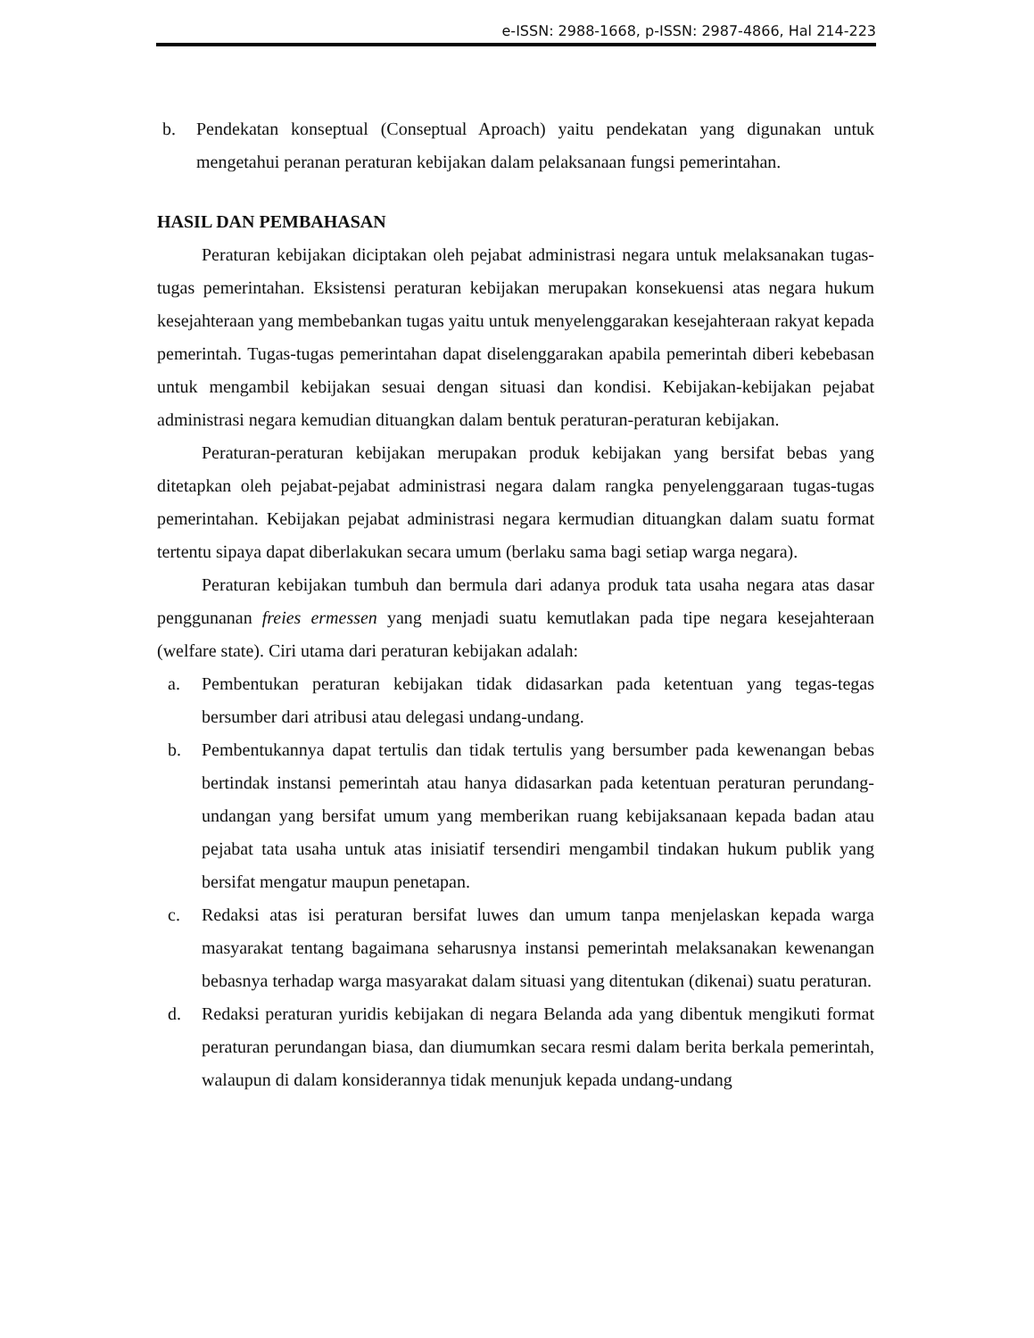e-ISSN: 2988-1668, p-ISSN: 2987-4866, Hal 214-223
b. Pendekatan konseptual (Conseptual Aproach) yaitu pendekatan yang digunakan untuk mengetahui peranan peraturan kebijakan dalam pelaksanaan fungsi pemerintahan.
HASIL DAN PEMBAHASAN
Peraturan kebijakan diciptakan oleh pejabat administrasi negara untuk melaksanakan tugas-tugas pemerintahan. Eksistensi peraturan kebijakan merupakan konsekuensi atas negara hukum kesejahteraan yang membebankan tugas yaitu untuk menyelenggarakan kesejahteraan rakyat kepada pemerintah. Tugas-tugas pemerintahan dapat diselenggarakan apabila pemerintah diberi kebebasan untuk mengambil kebijakan sesuai dengan situasi dan kondisi. Kebijakan-kebijakan pejabat administrasi negara kemudian dituangkan dalam bentuk peraturan-peraturan kebijakan.
Peraturan-peraturan kebijakan merupakan produk kebijakan yang bersifat bebas yang ditetapkan oleh pejabat-pejabat administrasi negara dalam rangka penyelenggaraan tugas-tugas pemerintahan. Kebijakan pejabat administrasi negara kermudian dituangkan dalam suatu format tertentu sipaya dapat diberlakukan secara umum (berlaku sama bagi setiap warga negara).
Peraturan kebijakan tumbuh dan bermula dari adanya produk tata usaha negara atas dasar penggunanan freies ermessen yang menjadi suatu kemutlakan pada tipe negara kesejahteraan (welfare state). Ciri utama dari peraturan kebijakan adalah:
a. Pembentukan peraturan kebijakan tidak didasarkan pada ketentuan yang tegas-tegas bersumber dari atribusi atau delegasi undang-undang.
b. Pembentukannya dapat tertulis dan tidak tertulis yang bersumber pada kewenangan bebas bertindak instansi pemerintah atau hanya didasarkan pada ketentuan peraturan perundang-undangan yang bersifat umum yang memberikan ruang kebijaksanaan kepada badan atau pejabat tata usaha untuk atas inisiatif tersendiri mengambil tindakan hukum publik yang bersifat mengatur maupun penetapan.
c. Redaksi atas isi peraturan bersifat luwes dan umum tanpa menjelaskan kepada warga masyarakat tentang bagaimana seharusnya instansi pemerintah melaksanakan kewenangan bebasnya terhadap warga masyarakat dalam situasi yang ditentukan (dikenai) suatu peraturan.
d. Redaksi peraturan yuridis kebijakan di negara Belanda ada yang dibentuk mengikuti format peraturan perundangan biasa, dan diumumkan secara resmi dalam berita berkala pemerintah, walaupun di dalam konsiderannya tidak menunjuk kepada undang-undang